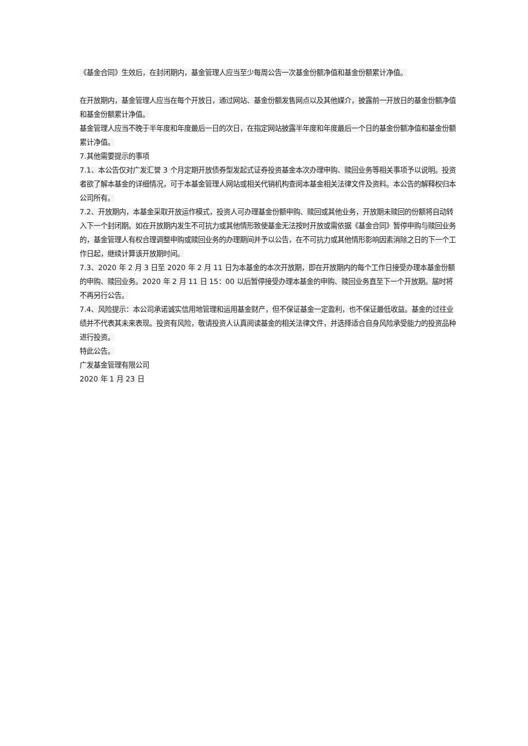《基金合同》生效后，在封闭期内，基金管理人应当至少每周公告一次基金份额净值和基金份额累计净值。
在开放期内，基金管理人应当在每个开放日，通过网站、基金份额发售网点以及其他媒介，披露前一开放日的基金份额净值和基金份额累计净值。
基金管理人应当不晚于半年度和年度最后一日的次日，在指定网站披露半年度和年度最后一个日的基金份额净值和基金份额累计净值。
7.其他需要提示的事项
7.1、本公告仅对广发汇誉 3 个月定期开放债券型发起式证券投资基金本次办理申购、赎回业务等相关事项予以说明。投资者欲了解本基金的详细情况，可于本基金管理人网站或相关代销机构查阅本基金相关法律文件及资料。本公告的解释权归本公司所有。
7.2、开放期内，本基金采取开放运作模式，投资人可办理基金份额申购、赎回或其他业务，开放期未赎回的份额将自动转入下一个封闭期。如在开放期内发生不可抗力或其他情形致使基金无法按时开放或需依据《基金合同》暂停申购与赎回业务的，基金管理人有权合理调整申购或赎回业务的办理期间并予以公告，在不可抗力或其他情形影响因素消除之日的下一个工作日起，继续计算该开放期时间。
7.3、2020 年 2 月 3 日至 2020 年 2 月 11 日为本基金的本次开放期，即在开放期内的每个工作日接受办理本基金份额的申购、赎回业务。2020 年 2 月 11 日 15：00 以后暂停接受办理本基金的申购、赎回业务直至下一个开放期。届时将不再另行公告。
7.4、风险提示：本公司承诺诚实信用地管理和运用基金财产，但不保证基金一定盈利，也不保证最低收益。基金的过往业绩并不代表其未来表现。投资有风险，敬请投资人认真阅读基金的相关法律文件，并选择适合自身风险承受能力的投资品种进行投资。
特此公告。
广发基金管理有限公司
2020 年 1 月 23 日